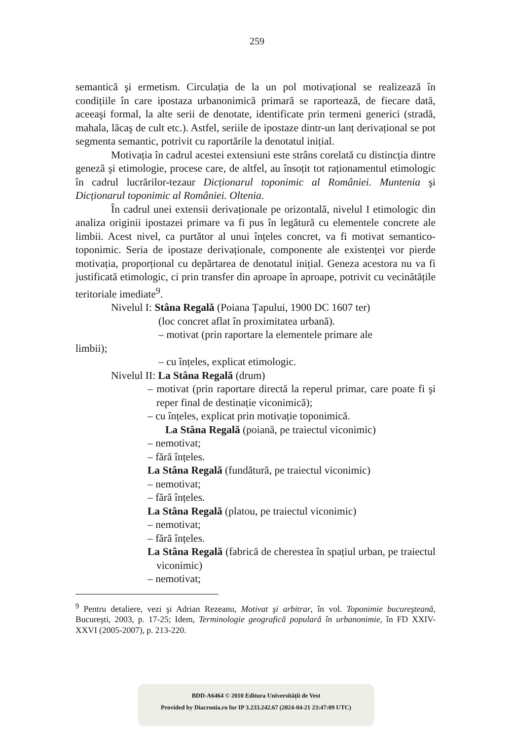259
semantică şi ermetism. Circulația de la un pol motivațional se realizează în condițiile în care ipostaza urbanonimică primară se raportează, de fiecare dată, aceeaşi formal, la alte serii de denotate, identificate prin termeni generici (stradă, mahala, lăcaş de cult etc.). Astfel, seriile de ipostaze dintr-un lanț derivațional se pot segmenta semantic, potrivit cu raportările la denotatul inițial.
Motivația în cadrul acestei extensiuni este strâns corelată cu distincția dintre geneză şi etimologie, procese care, de altfel, au însoțit tot raționamentul etimologic în cadrul lucrărilor-tezaur Dicționarul toponimic al României. Muntenia şi Dicționarul toponimic al României. Oltenia.
În cadrul unei extensii derivaționale pe orizontală, nivelul I etimologic din analiza originii ipostazei primare va fi pus în legătură cu elementele concrete ale limbii. Acest nivel, ca purtător al unui înțeles concret, va fi motivat semantico-toponimic. Seria de ipostaze derivaționale, componente ale existenței vor pierde motivația, proporțional cu depărtarea de denotatul inițial. Geneza acestora nu va fi justificată etimologic, ci prin transfer din aproape în aproape, potrivit cu vecinătățile teritoriale imediate<sup>9</sup>.
Nivelul I: Stâna Regală (Poiana Țapului, 1900 DC 1607 ter)
(loc concret aflat în proximitatea urbană).
– motivat (prin raportare la elementele primare ale
limbii);
– cu înțeles, explicat etimologic.
Nivelul II: La Stâna Regală (drum)
– motivat (prin raportare directă la reperul primar, care poate fi şi reper final de destinație viconimică);
– cu înțeles, explicat prin motivație toponimică.
La Stâna Regală (poiană, pe traiectul viconimic)
– nemotivat;
– fără înțeles.
La Stâna Regală (fundătură, pe traiectul viconimic)
– nemotivat;
– fără înțeles.
La Stâna Regală (platou, pe traiectul viconimic)
– nemotivat;
– fără înțeles.
La Stâna Regală (fabrică de cherestea în spațiul urban, pe traiectul viconimic)
– nemotivat;
<sup>9</sup> Pentru detaliere, vezi şi Adrian Rezeanu, Motivat şi arbitrar, în vol. Toponimie bucureşteană, Bucureşti, 2003, p. 17-25; Idem, Terminologie geografică populară în urbanonimie, în FD XXIV-XXVI (2005-2007), p. 213-220.
BDD-A6464 © 2010 Editura Universității de Vest
Provided by Diacronia.ro for IP 3.233.242.67 (2024-04-21 23:47:09 UTC)